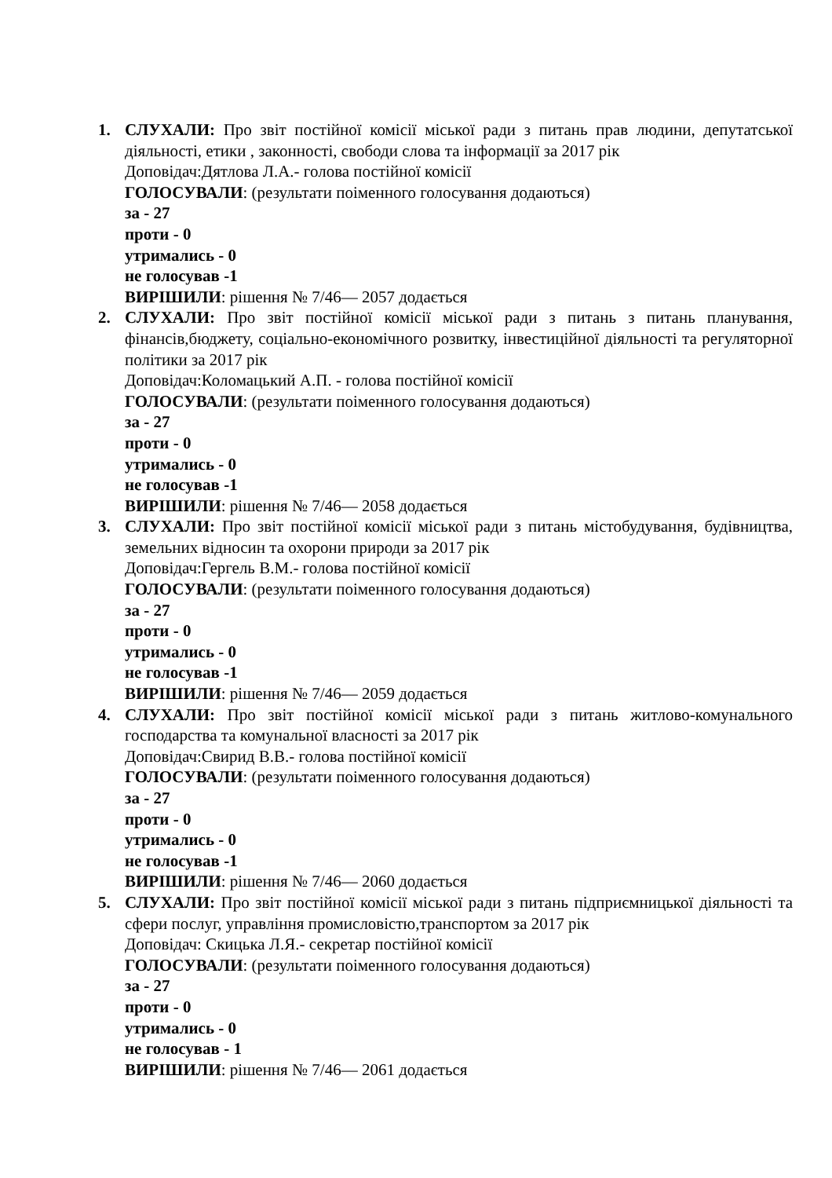1. СЛУХАЛИ: Про звіт постійної комісії міської ради з питань прав людини, депутатської діяльності, етики , законності, свободи слова та інформації за 2017 рік
Доповідач:Дятлова Л.А.- голова постійної комісії
ГОЛОСУВАЛИ: (результати поіменного голосування додаються)
за - 27
проти - 0
утримались - 0
не голосував -1
ВИРІШИЛИ: рішення № 7/46— 2057 додається
2. СЛУХАЛИ: Про звіт постійної комісії міської ради з питань з питань планування, фінансів,бюджету, соціально-економічного розвитку, інвестиційної діяльності та регуляторної політики за 2017 рік
Доповідач:Коломацький А.П. - голова постійної комісії
ГОЛОСУВАЛИ: (результати поіменного голосування додаються)
за - 27
проти - 0
утримались - 0
не голосував -1
ВИРІШИЛИ: рішення № 7/46— 2058 додається
3. СЛУХАЛИ: Про звіт постійної комісії міської ради з питань містобудування, будівництва, земельних відносин та охорони природи за 2017 рік
Доповідач:Гергель В.М.- голова постійної комісії
ГОЛОСУВАЛИ: (результати поіменного голосування додаються)
за - 27
проти - 0
утримались - 0
не голосував -1
ВИРІШИЛИ: рішення № 7/46— 2059 додається
4. СЛУХАЛИ: Про звіт постійної комісії міської ради з питань житлово-комунального господарства та комунальної власності за 2017 рік
Доповідач:Свирид В.В.- голова постійної комісії
ГОЛОСУВАЛИ: (результати поіменного голосування додаються)
за - 27
проти - 0
утримались - 0
не голосував -1
ВИРІШИЛИ: рішення № 7/46— 2060 додається
5. СЛУХАЛИ: Про звіт постійної комісії міської ради з питань підприємницької діяльності та сфери послуг, управління промисловістю,транспортом за 2017 рік
Доповідач: Скицька Л.Я.- секретар постійної комісії
ГОЛОСУВАЛИ: (результати поіменного голосування додаються)
за - 27
проти - 0
утримались - 0
не голосував - 1
ВИРІШИЛИ: рішення № 7/46— 2061 додається